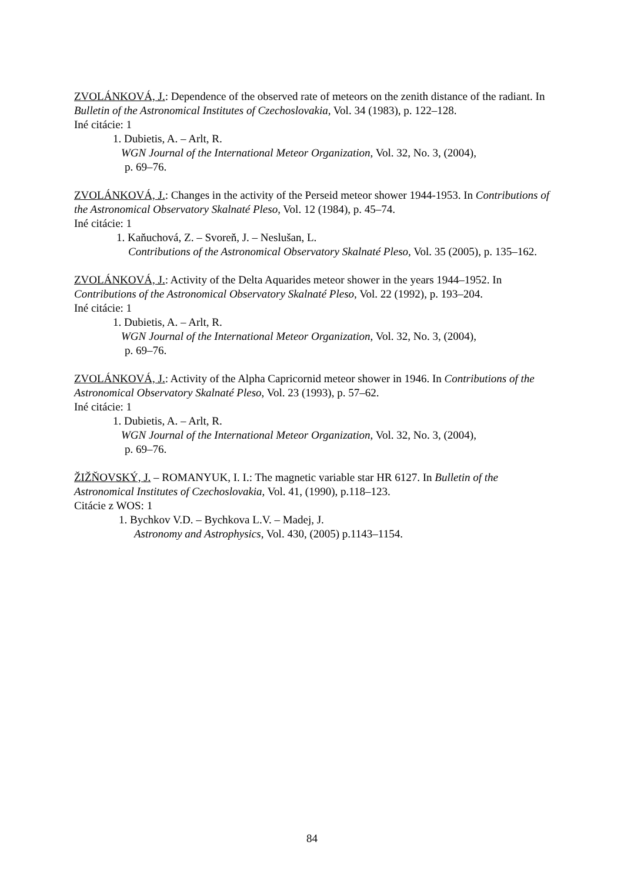ZVOLÁNKOVÁ, J.: Dependence of the observed rate of meteors on the zenith distance of the radiant. In Bulletin of the Astronomical Institutes of Czechoslovakia, Vol. 34 (1983), p. 122–128.
Iné citácie: 1
1. Dubietis, A. – Arlt, R.
WGN Journal of the International Meteor Organization, Vol. 32, No. 3, (2004),
p. 69–76.
ZVOLÁNKOVÁ, J.: Changes in the activity of the Perseid meteor shower 1944-1953. In Contributions of the Astronomical Observatory Skalnaté Pleso, Vol. 12 (1984), p. 45–74.
Iné citácie: 1
1. Kaňuchová, Z. – Svoreň, J. – Neslušan, L.
Contributions of the Astronomical Observatory Skalnaté Pleso, Vol. 35 (2005), p. 135–162.
ZVOLÁNKOVÁ, J.: Activity of the Delta Aquarides meteor shower in the years 1944–1952. In Contributions of the Astronomical Observatory Skalnaté Pleso, Vol. 22 (1992), p. 193–204.
Iné citácie: 1
1. Dubietis, A. – Arlt, R.
WGN Journal of the International Meteor Organization, Vol. 32, No. 3, (2004),
p. 69–76.
ZVOLÁNKOVÁ, J.: Activity of the Alpha Capricornid meteor shower in 1946. In Contributions of the Astronomical Observatory Skalnaté Pleso, Vol. 23 (1993), p. 57–62.
Iné citácie: 1
1. Dubietis, A. – Arlt, R.
WGN Journal of the International Meteor Organization, Vol. 32, No. 3, (2004),
p. 69–76.
ŽIŽŇOVSKÝ, J. – ROMANYUK, I. I.: The magnetic variable star HR 6127. In Bulletin of the Astronomical Institutes of Czechoslovakia, Vol. 41, (1990), p.118–123.
Citácie z WOS: 1
1. Bychkov V.D. – Bychkova L.V. – Madej, J.
Astronomy and Astrophysics, Vol. 430, (2005) p.1143–1154.
84